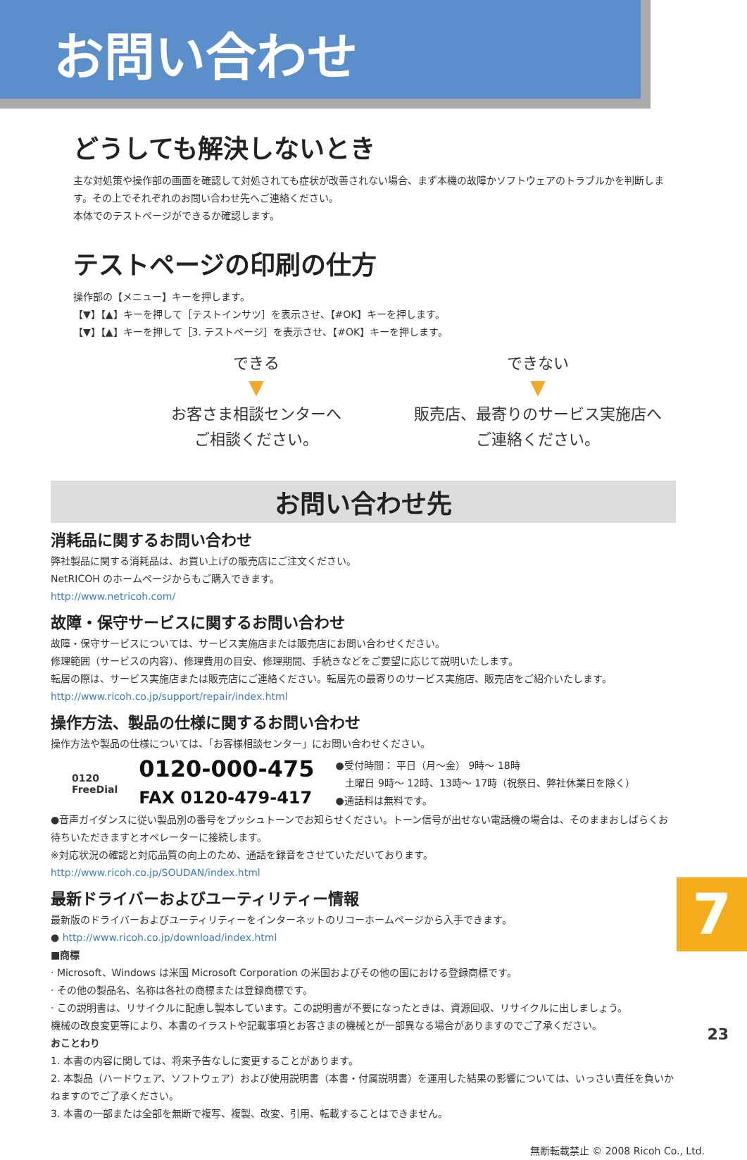お問い合わせ
どうしても解決しないとき
主な対処策や操作部の画面を確認して対処されても症状が改善されない場合、まず本機の故障かソフトウェアのトラブルかを判断します。その上でそれぞれのお問い合わせ先へご連絡ください。
本体でのテストページができるか確認します。
テストページの印刷の仕方
操作部の【メニュー】キーを押します。
【▼】【▲】キーを押して［テストインサツ］を表示させ、【#OK】キーを押します。
【▼】【▲】キーを押して［3. テストページ］を表示させ、【#OK】キーを押します。
できる
▼
お客さま相談センターへ
ご相談ください。
できない
▼
販売店、最寄りのサービス実施店へ
ご連絡ください。
お問い合わせ先
消耗品に関するお問い合わせ
弊社製品に関する消耗品は、お買い上げの販売店にご注文ください。
NetRICOH のホームページからもご購入できます。
http://www.netricoh.com/
故障・保守サービスに関するお問い合わせ
故障・保守サービスについては、サービス実施店または販売店にお問い合わせください。
修理範囲（サービスの内容）、修理費用の目安、修理期間、手続きなどをご要望に応じて説明いたします。
転居の際は、サービス実施店または販売店にご連絡ください。転居先の最寄りのサービス実施店、販売店をご紹介いたします。
http://www.ricoh.co.jp/support/repair/index.html
操作方法、製品の仕様に関するお問い合わせ
操作方法や製品の仕様については、「お客様相談センター」にお問い合わせください。
0120
FreeDial
0120-000-475
FAX 0120-479-417
●受付時間： 平日（月～金） 9時～ 18時
　土曜日 9時～ 12時、13時～ 17時（祝祭日、弊社休業日を除く）
●通話料は無料です。
●音声ガイダンスに従い製品別の番号をプッシュトーンでお知らせください。トーン信号が出せない電話機の場合は、そのままおしばらくお待ちいただきますとオペレーターに接続します。
※対応状況の確認と対応品質の向上のため、通話を録音をさせていただいております。
http://www.ricoh.co.jp/SOUDAN/index.html
最新ドライバーおよびユーティリティー情報
最新版のドライバーおよびユーティリティーをインターネットのリコーホームページから入手できます。
● http://www.ricoh.co.jp/download/index.html
■商標
· Microsoft、Windows は米国 Microsoft Corporation の米国およびその他の国における登録商標です。
· その他の製品名、名称は各社の商標または登録商標です。
· この説明書は、リサイクルに配慮し製本しています。この説明書が不要になったときは、資源回収、リサイクルに出しましょう。
機械の改良変更等により、本書のイラストや記載事項とお客さまの機械とが一部異なる場合がありますのでご了承ください。
おことわり
1. 本書の内容に関しては、将来予告なしに変更することがあります。
2. 本製品（ハードウェア、ソフトウェア）および使用説明書（本書・付属説明書）を運用した結果の影響については、いっさい責任を負いかねますのでご了承ください。
3. 本書の一部または全部を無断で複写、複製、改変、引用、転載することはできません。
7
無断転載禁止 © 2008 Ricoh Co., Ltd.
23